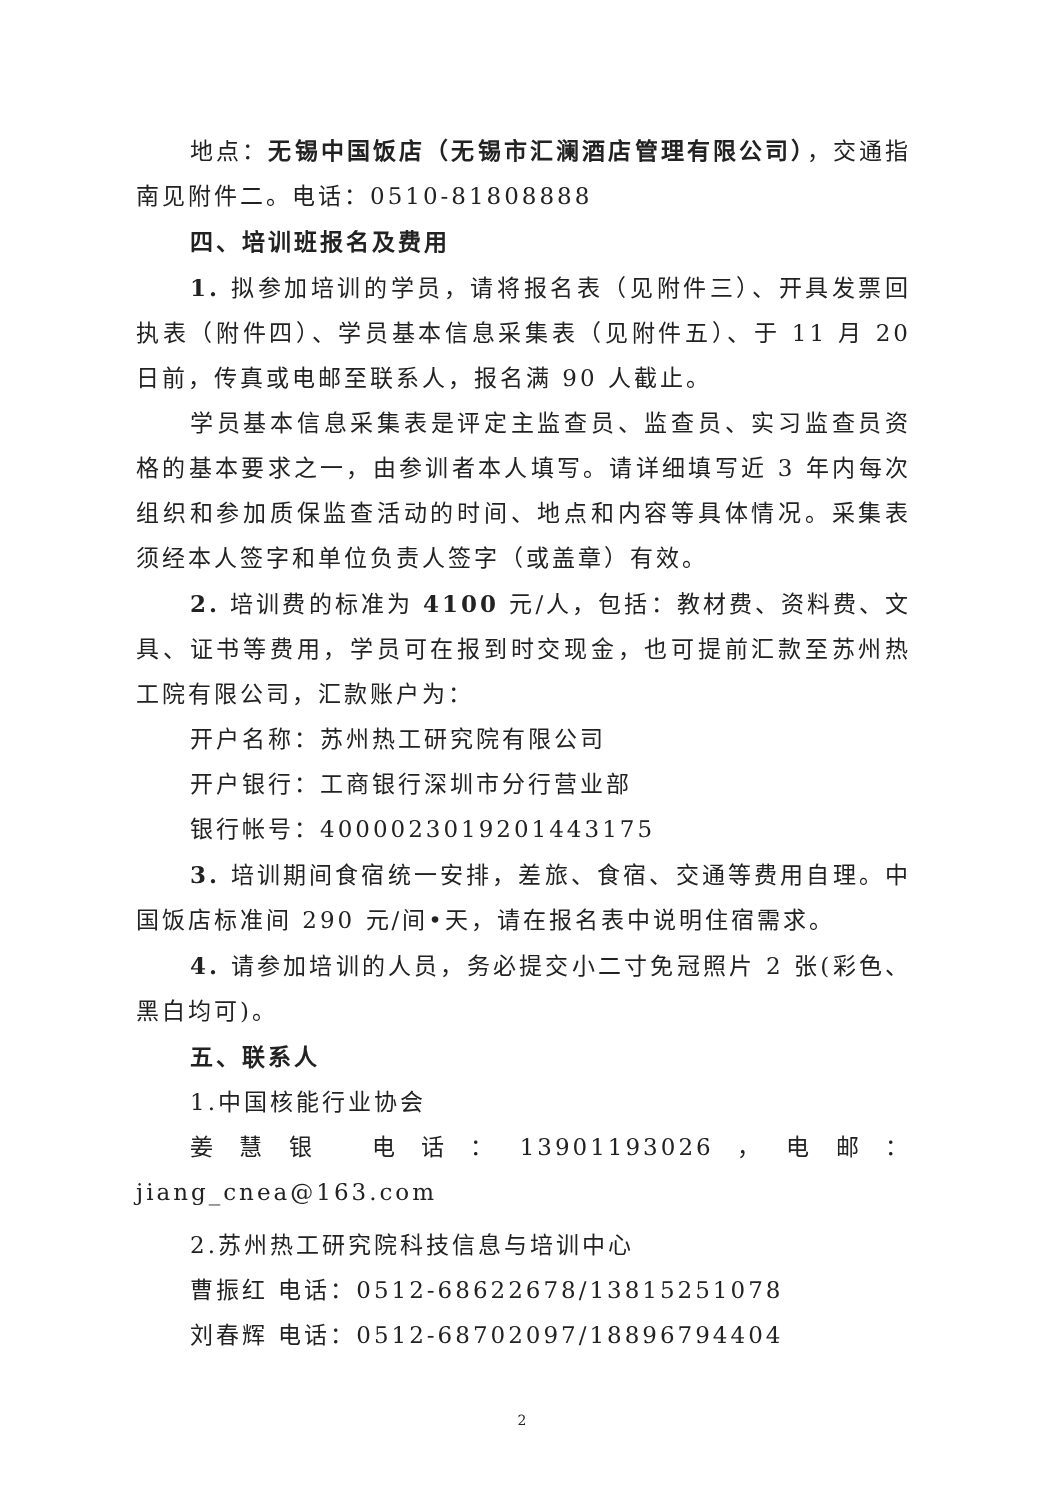地点：无锡中国饭店（无锡市汇澜酒店管理有限公司），交通指南见附件二。电话：0510-81808888
四、培训班报名及费用
1. 拟参加培训的学员，请将报名表（见附件三）、开具发票回执表（附件四）、学员基本信息采集表（见附件五）、于 11 月 20 日前，传真或电邮至联系人，报名满 90 人截止。
学员基本信息采集表是评定主监查员、监查员、实习监查员资格的基本要求之一，由参训者本人填写。请详细填写近 3 年内每次组织和参加质保监查活动的时间、地点和内容等具体情况。采集表须经本人签字和单位负责人签字（或盖章）有效。
2. 培训费的标准为 4100 元/人，包括：教材费、资料费、文具、证书等费用，学员可在报到时交现金，也可提前汇款至苏州热工院有限公司，汇款账户为：
开户名称：苏州热工研究院有限公司
开户银行：工商银行深圳市分行营业部
银行帐号：4000023019201443175
3. 培训期间食宿统一安排，差旅、食宿、交通等费用自理。中国饭店标准间 290 元/间•天，请在报名表中说明住宿需求。
4. 请参加培训的人员，务必提交小二寸免冠照片 2 张(彩色、黑白均可)。
五、联系人
1.中国核能行业协会
姜慧银 电话：13901193026，电邮：jiang_cnea@163.com
2.苏州热工研究院科技信息与培训中心
曹振红 电话：0512-68622678/13815251078
刘春辉 电话：0512-68702097/18896794404
2